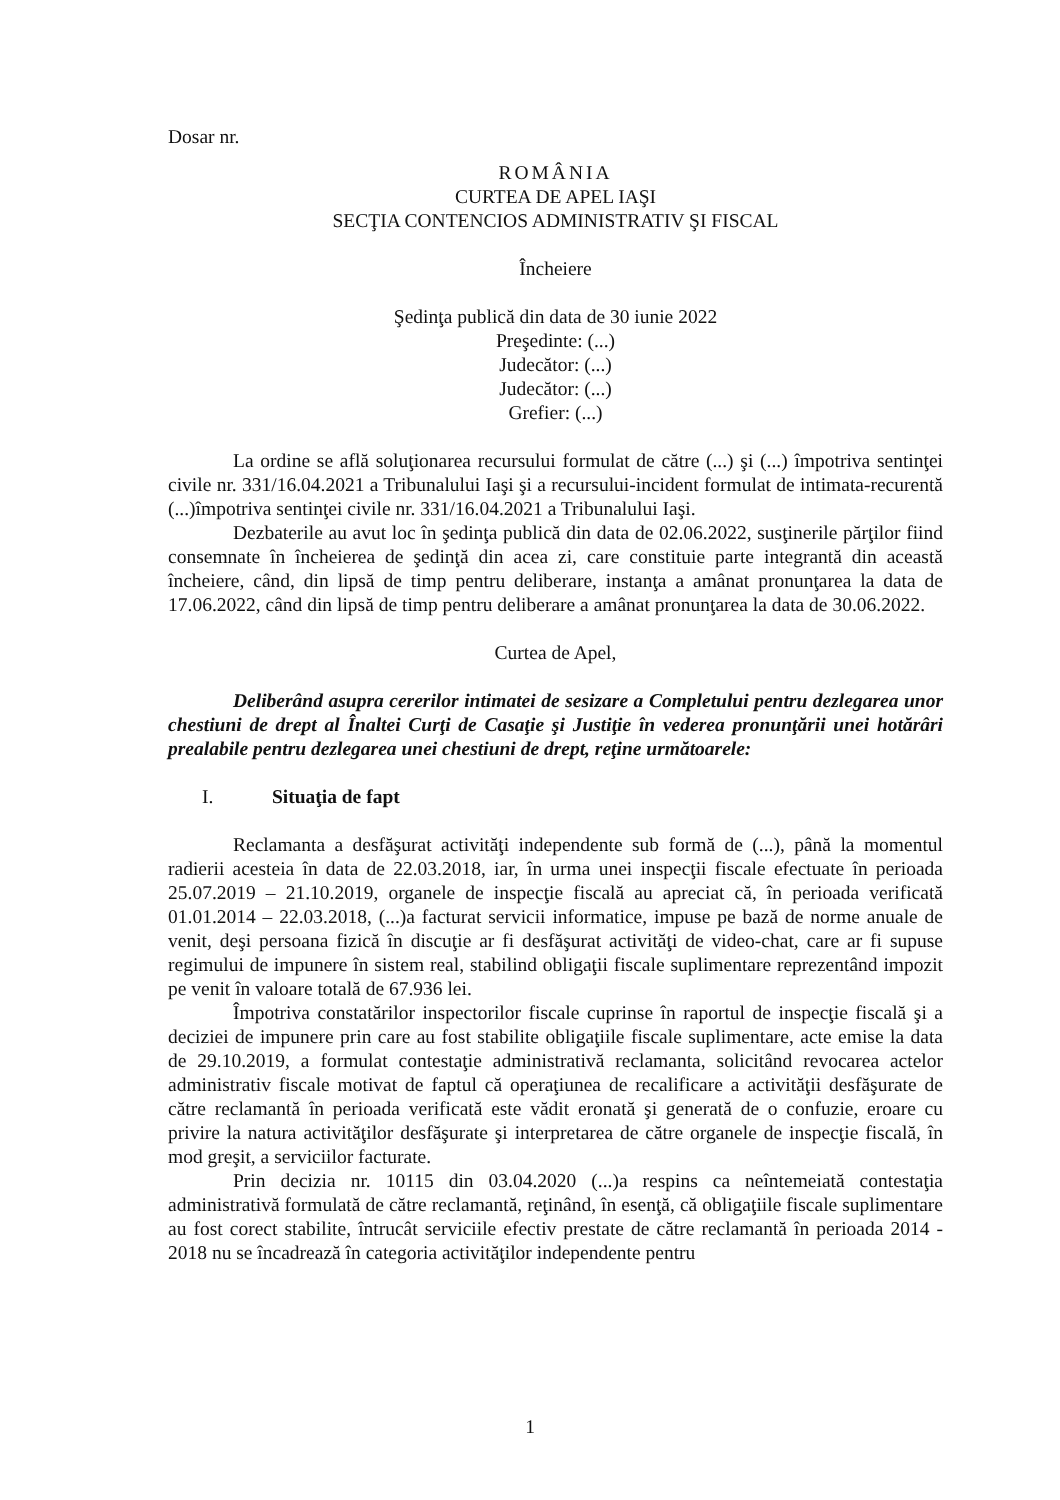Dosar nr.
ROMÂNIA
CURTEA DE APEL IAŞI
SECŢIA CONTENCIOS ADMINISTRATIV ŞI FISCAL
Încheiere
Şedinţa publică din data de 30 iunie 2022
Preşedinte: (...)
Judecător: (...)
Judecător: (...)
Grefier: (...)
La ordine se află soluţionarea recursului formulat de către (...) şi (...) împotriva sentinţei civile nr. 331/16.04.2021 a Tribunalului Iaşi şi a recursului-incident formulat de intimata-recurentă (...)împotriva sentinţei civile nr. 331/16.04.2021 a Tribunalului Iaşi.
Dezbaterile au avut loc în şedinţa publică din data de 02.06.2022, susţinerile părţilor fiind consemnate în încheierea de şedinţă din acea zi, care constituie parte integrantă din această încheiere, când, din lipsă de timp pentru deliberare, instanţa a amânat pronunţarea la data de 17.06.2022, când din lipsă de timp pentru deliberare a amânat pronunţarea la data de 30.06.2022.
Curtea de Apel,
Deliberând asupra cererilor intimatei de sesizare a Completului pentru dezlegarea unor chestiuni de drept al Înaltei Curţi de Casaţie şi Justiţie în vederea pronunţării unei hotărâri prealabile pentru dezlegarea unei chestiuni de drept, reţine următoarele:
I. Situaţia de fapt
Reclamanta a desfăşurat activităţi independente sub formă de (...), până la momentul radierii acesteia în data de 22.03.2018, iar, în urma unei inspecţii fiscale efectuate în perioada 25.07.2019 – 21.10.2019, organele de inspecţie fiscală au apreciat că, în perioada verificată 01.01.2014 – 22.03.2018, (...)a facturat servicii informatice, impuse pe bază de norme anuale de venit, deşi persoana fizică în discuţie ar fi desfăşurat activităţi de video-chat, care ar fi supuse regimului de impunere în sistem real, stabilind obligaţii fiscale suplimentare reprezentând impozit pe venit în valoare totală de 67.936 lei.
Împotriva constatărilor inspectorilor fiscale cuprinse în raportul de inspecţie fiscală şi a deciziei de impunere prin care au fost stabilite obligaţiile fiscale suplimentare, acte emise la data de 29.10.2019, a formulat contestaţie administrativă reclamanta, solicitând revocarea actelor administrativ fiscale motivat de faptul că operaţiunea de recalificare a activităţii desfăşurate de către reclamantă în perioada verificată este vădit eronată şi generată de o confuzie, eroare cu privire la natura activităţilor desfăşurate şi interpretarea de către organele de inspecţie fiscală, în mod greşit, a serviciilor facturate.
Prin decizia nr. 10115 din 03.04.2020 (...)a respins ca neîntemeiată contestaţia administrativă formulată de către reclamantă, reţinând, în esenţă, că obligaţiile fiscale suplimentare au fost corect stabilite, întrucât serviciile efectiv prestate de către reclamantă în perioada 2014 - 2018 nu se încadrează în categoria activităţilor independente pentru
1